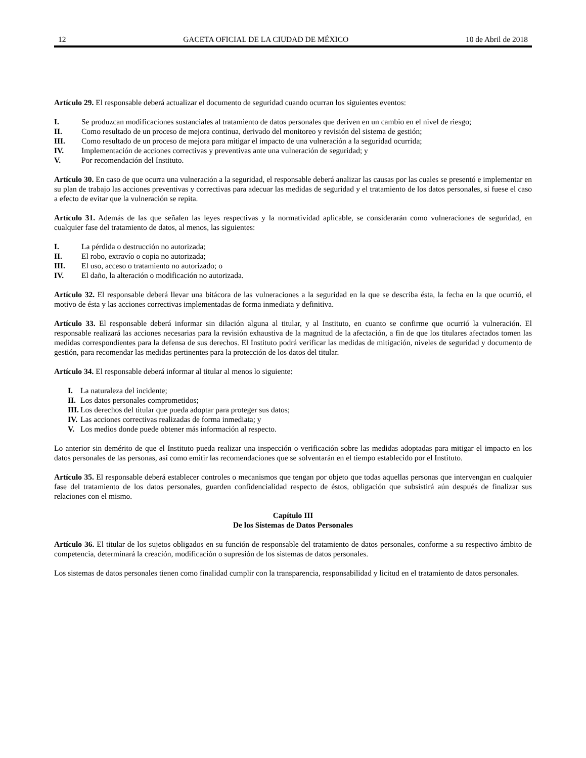12 GACETA OFICIAL DE LA CIUDAD DE MÉXICO 10 de Abril de 2018
Artículo 29. El responsable deberá actualizar el documento de seguridad cuando ocurran los siguientes eventos:
I. Se produzcan modificaciones sustanciales al tratamiento de datos personales que deriven en un cambio en el nivel de riesgo;
II. Como resultado de un proceso de mejora continua, derivado del monitoreo y revisión del sistema de gestión;
III. Como resultado de un proceso de mejora para mitigar el impacto de una vulneración a la seguridad ocurrida;
IV. Implementación de acciones correctivas y preventivas ante una vulneración de seguridad; y
V. Por recomendación del Instituto.
Artículo 30. En caso de que ocurra una vulneración a la seguridad, el responsable deberá analizar las causas por las cuales se presentó e implementar en su plan de trabajo las acciones preventivas y correctivas para adecuar las medidas de seguridad y el tratamiento de los datos personales, si fuese el caso a efecto de evitar que la vulneración se repita.
Artículo 31. Además de las que señalen las leyes respectivas y la normatividad aplicable, se considerarán como vulneraciones de seguridad, en cualquier fase del tratamiento de datos, al menos, las siguientes:
I. La pérdida o destrucción no autorizada;
II. El robo, extravío o copia no autorizada;
III. El uso, acceso o tratamiento no autorizado; o
IV. El daño, la alteración o modificación no autorizada.
Artículo 32. El responsable deberá llevar una bitácora de las vulneraciones a la seguridad en la que se describa ésta, la fecha en la que ocurrió, el motivo de ésta y las acciones correctivas implementadas de forma inmediata y definitiva.
Artículo 33. El responsable deberá informar sin dilación alguna al titular, y al Instituto, en cuanto se confirme que ocurrió la vulneración. El responsable realizará las acciones necesarias para la revisión exhaustiva de la magnitud de la afectación, a fin de que los titulares afectados tomen las medidas correspondientes para la defensa de sus derechos. El Instituto podrá verificar las medidas de mitigación, niveles de seguridad y documento de gestión, para recomendar las medidas pertinentes para la protección de los datos del titular.
Artículo 34. El responsable deberá informar al titular al menos lo siguiente:
I. La naturaleza del incidente;
II. Los datos personales comprometidos;
III. Los derechos del titular que pueda adoptar para proteger sus datos;
IV. Las acciones correctivas realizadas de forma inmediata; y
V. Los medios donde puede obtener más información al respecto.
Lo anterior sin demérito de que el Instituto pueda realizar una inspección o verificación sobre las medidas adoptadas para mitigar el impacto en los datos personales de las personas, así como emitir las recomendaciones que se solventarán en el tiempo establecido por el Instituto.
Artículo 35. El responsable deberá establecer controles o mecanismos que tengan por objeto que todas aquellas personas que intervengan en cualquier fase del tratamiento de los datos personales, guarden confidencialidad respecto de éstos, obligación que subsistirá aún después de finalizar sus relaciones con el mismo.
Capítulo III
De los Sistemas de Datos Personales
Artículo 36. El titular de los sujetos obligados en su función de responsable del tratamiento de datos personales, conforme a su respectivo ámbito de competencia, determinará la creación, modificación o supresión de los sistemas de datos personales.
Los sistemas de datos personales tienen como finalidad cumplir con la transparencia, responsabilidad y licitud en el tratamiento de datos personales.